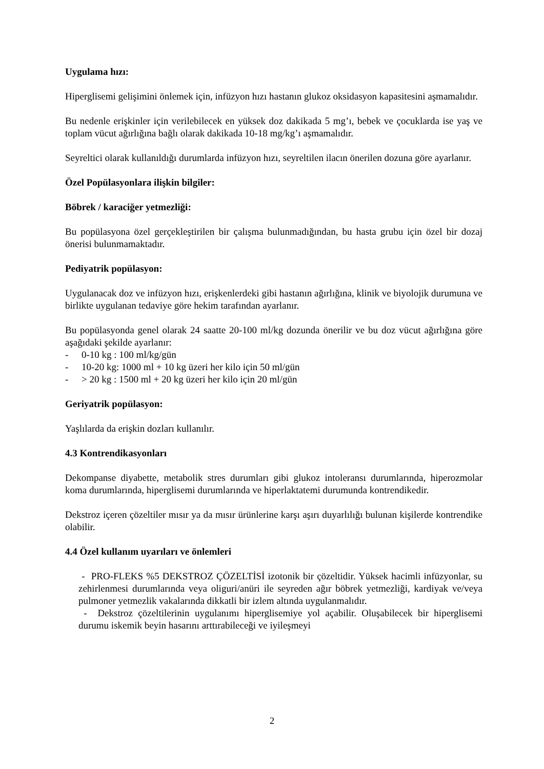Uygulama hızı:
Hiperglisemi gelişimini önlemek için, infüzyon hızı hastanın glukoz oksidasyon kapasitesini aşmamalıdır.
Bu nedenle erişkinler için verilebilecek en yüksek doz dakikada 5 mg’ı, bebek ve çocuklarda ise yaş ve toplam vücut ağırlığına bağlı olarak dakikada 10-18 mg/kg’ı aşmamalıdır.
Seyreltici olarak kullanıldığı durumlarda infüzyon hızı, seyreltilen ilacın önerilen dozuna göre ayarlanır.
Özel Popülasyonlara ilişkin bilgiler:
Böbrek / karaciğer yetmezliği:
Bu popülasyona özel gerçekleştirilen bir çalışma bulunmadığından, bu hasta grubu için özel bir dozaj önerisi bulunmamaktadır.
Pediyatrik popülasyon:
Uygulanacak doz ve infüzyon hızı, erişkenlerdeki gibi hastanın ağırlığına, klinik ve biyolojik durumuna ve birlikte uygulanan tedaviye göre hekim tarafından ayarlanır.
Bu popülasyonda genel olarak 24 saatte 20-100 ml/kg dozunda önerilir ve bu doz vücut ağırlığına göre aşağıdaki şekilde ayarlanır:
- 0-10 kg : 100 ml/kg/gün
- 10-20 kg: 1000 ml + 10 kg üzeri her kilo için 50 ml/gün
- > 20 kg : 1500 ml + 20 kg üzeri her kilo için 20 ml/gün
Geriyatrik popülasyon:
Yaşlılarda da erişkin dozları kullanılır.
4.3 Kontrendikasyonları
Dekompanse diyabette, metabolik stres durumları gibi glukoz intoleransı durumlarında, hiperozmolar koma durumlarında, hiperglisemi durumlarında ve hiperlaktatemi durumunda kontrendikedir.
Dekstroz içeren çözeltiler mısır ya da mısır ürünlerine karşı aşırı duyarlılığı bulunan kişilerde kontrendike olabilir.
4.4 Özel kullanım uyarıları ve önlemleri
- PRO-FLEKS %5 DEKSTROZ ÇÖZELTİSİ izotonik bir çözeltidir. Yüksek hacimli infüzyonlar, su zehirlenmesi durumlarında veya oliguri/anüri ile seyreden ağır böbrek yetmezliği, kardiyak ve/veya pulmoner yetmezlik vakalarında dikkatli bir izlem altında uygulanmalıdır.
- Dekstroz çözeltilerinin uygulanımı hiperglisemiye yol açabilir. Oluşabilecek bir hiperglisemi durumu iskemik beyin hasarını arttırabileceği ve iyileşmeyi
2